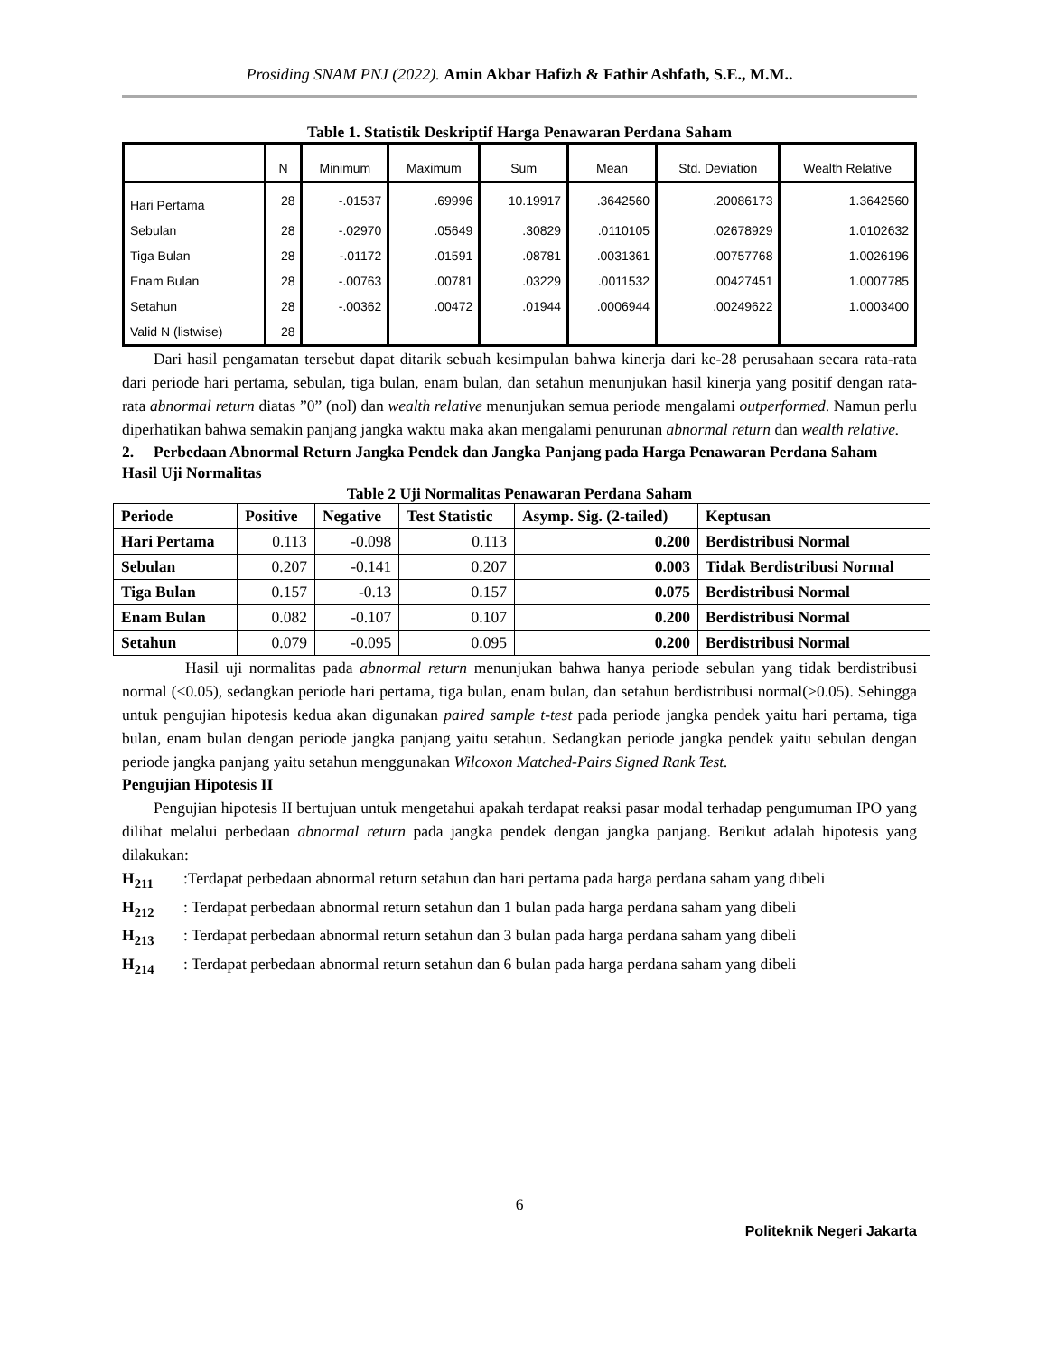Prosiding SNAM PNJ (2022). Amin Akbar Hafizh & Fathir Ashfath, S.E., M.M..
Table 1. Statistik Deskriptif Harga Penawaran Perdana Saham
| | N | Minimum | Maximum | Sum | Mean | Std. Deviation | Wealth Relative |
| --- | --- | --- | --- | --- | --- | --- | --- |
| Hari Pertama | 28 | -.01537 | .69996 | 10.19917 | .3642560 | .20086173 | 1.3642560 |
| Sebulan | 28 | -.02970 | .05649 | .30829 | .0110105 | .02678929 | 1.0102632 |
| Tiga Bulan | 28 | -.01172 | .01591 | .08781 | .0031361 | .00757768 | 1.0026196 |
| Enam Bulan | 28 | -.00763 | .00781 | .03229 | .0011532 | .00427451 | 1.0007785 |
| Setahun | 28 | -.00362 | .00472 | .01944 | .0006944 | .00249622 | 1.0003400 |
| Valid N (listwise) | 28 | | | | | | |
Dari hasil pengamatan tersebut dapat ditarik sebuah kesimpulan bahwa kinerja dari ke-28 perusahaan secara rata-rata dari periode hari pertama, sebulan, tiga bulan, enam bulan, dan setahun menunjukan hasil kinerja yang positif dengan rata-rata abnormal return diatas ”0” (nol) dan wealth relative menunjukan semua periode mengalami outperformed. Namun perlu diperhatikan bahwa semakin panjang jangka waktu maka akan mengalami penurunan abnormal return dan wealth relative.
2. Perbedaan Abnormal Return Jangka Pendek dan Jangka Panjang pada Harga Penawaran Perdana Saham
Hasil Uji Normalitas
Table 2 Uji Normalitas Penawaran Perdana Saham
| Periode | Positive | Negative | Test Statistic | Asymp. Sig. (2-tailed) | Keptusan |
| --- | --- | --- | --- | --- | --- |
| Hari Pertama | 0.113 | -0.098 | 0.113 | 0.200 | Berdistribusi Normal |
| Sebulan | 0.207 | -0.141 | 0.207 | 0.003 | Tidak Berdistribusi Normal |
| Tiga Bulan | 0.157 | -0.13 | 0.157 | 0.075 | Berdistribusi Normal |
| Enam Bulan | 0.082 | -0.107 | 0.107 | 0.200 | Berdistribusi Normal |
| Setahun | 0.079 | -0.095 | 0.095 | 0.200 | Berdistribusi Normal |
Hasil uji normalitas pada abnormal return menunjukan bahwa hanya periode sebulan yang tidak berdistribusi normal (<0.05), sedangkan periode hari pertama, tiga bulan, enam bulan, dan setahun berdistribusi normal(>0.05). Sehingga untuk pengujian hipotesis kedua akan digunakan paired sample t-test pada periode jangka pendek yaitu hari pertama, tiga bulan, enam bulan dengan periode jangka panjang yaitu setahun. Sedangkan periode jangka pendek yaitu sebulan dengan periode jangka panjang yaitu setahun menggunakan Wilcoxon Matched-Pairs Signed Rank Test.
Pengujian Hipotesis II
Pengujian hipotesis II bertujuan untuk mengetahui apakah terdapat reaksi pasar modal terhadap pengumuman IPO yang dilihat melalui perbedaan abnormal return pada jangka pendek dengan jangka panjang. Berikut adalah hipotesis yang dilakukan:
H<sub>211</sub>:Terdapat perbedaan abnormal return setahun dan hari pertama pada harga perdana saham yang dibeli
H<sub>212</sub>: Terdapat perbedaan abnormal return setahun dan 1 bulan pada harga perdana saham yang dibeli
H<sub>213</sub>: Terdapat perbedaan abnormal return setahun dan 3 bulan pada harga perdana saham yang dibeli
H<sub>214</sub>: Terdapat perbedaan abnormal return setahun dan 6 bulan pada harga perdana saham yang dibeli
6
Politeknik Negeri Jakarta